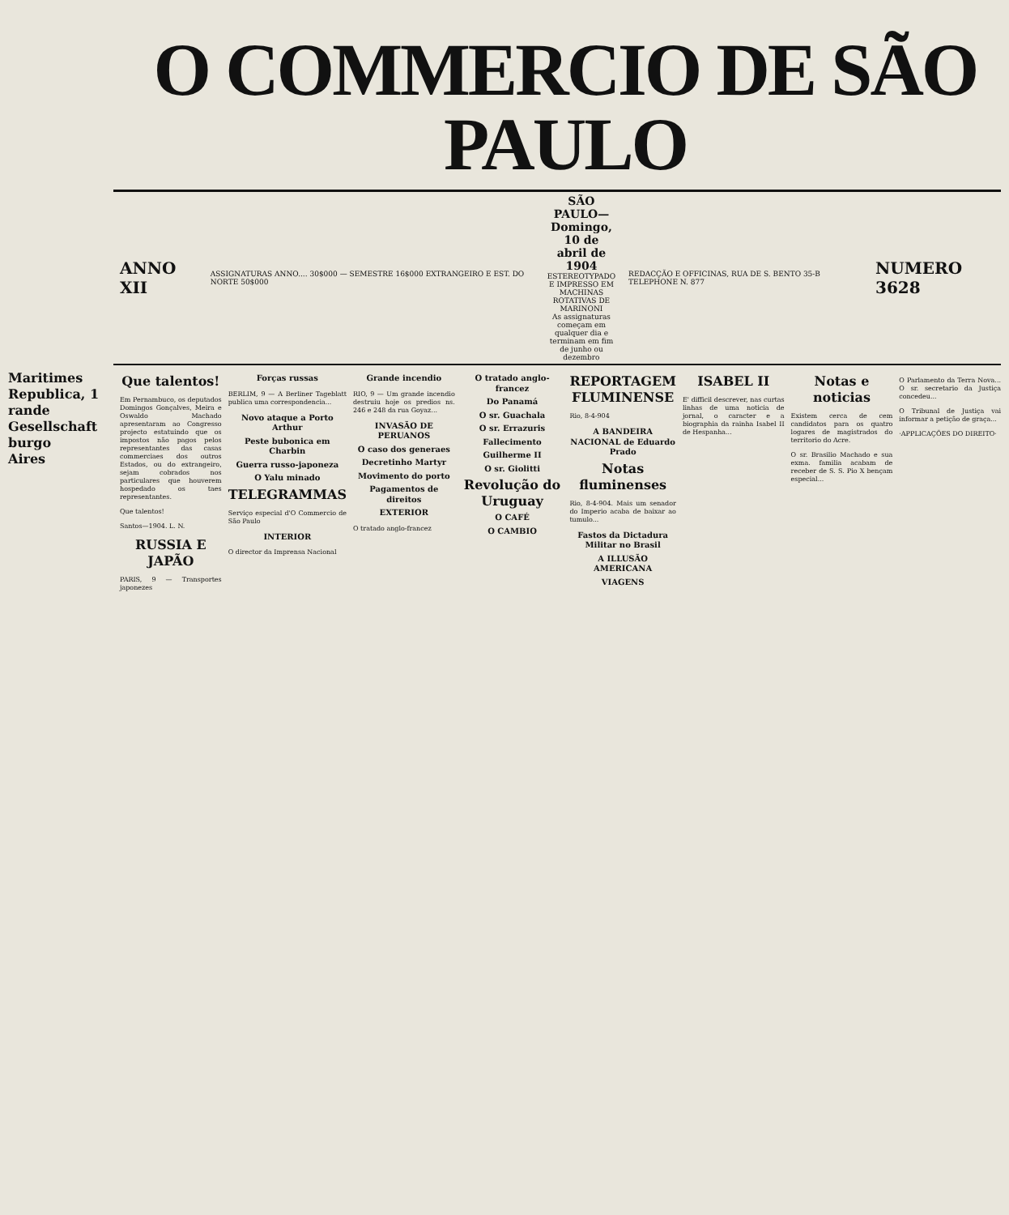O COMMERCIO DE SÃO PAULO
ANNO XII
ASSIGNATURAS ANNO.... 30$000 — SEMESTRE 16$000 EXTRANGEIRO E EST. DO NORTE 50$000
SÃO PAULO—Domingo, 10 de abril de 1904
ESTEREOTYPADO E IMPRESSO EM MACHINAS ROTATIVAS DE MARINONI
As assignaturas começam em qualquer dia e terminam em fim de junho ou dezembro
REDACÇÃO E OFFICINAS, RUA DE S. BENTO 35-B TELEPHONE N. 877
NUMERO 3628
Maritimes
Republica, 1
rande
Gesellschaft
burgo
Aires
Que talentos!
Em Pernambuco, os deputados Domingos Gonçalves, Meira e Oswaldo Machado apresentaram ao Congresso projecto estatuindo que os impostos não pagos pelos representantes das casas commerciaes dos outros Estados, ou do extrangeiro, sejam cobrados nos particulares que houverem hospedado os taes representantes.
Que talentos!
Santos—1904. L. N.
RUSSIA E JAPÃO
PARIS, 9 — Transportes japonezes
Forças russas
BERLIM, 9 — A Berliner Tageblatt publica uma correspondencia...
Novo ataque a Porto Arthur
Peste bubonica em Charbin
Guerra russo-japoneza
O Yalu minado
TELEGRAMMAS
Serviço especial d'O Commercio de São Paulo
INTERIOR
O director da Imprensa Nacional
Grande incendio
RIO, 9 — Um grande incendio destruiu hoje os predios ns. 246 e 248 da rua Goyaz...
INVASÃO DE PERUANOS
O caso dos generaes
Decretinho Martyr
Movimento do porto
Pagamentos de direitos
EXTERIOR
O tratado anglo-francez
O tratado anglo-francez
Do Panamá
O sr. Guachala
O sr. Errazuris
Fallecimento
Guilherme II
O sr. Giolitti
Revolução do Uruguay
O CAFÉ
O CAMBIO
REPORTAGEM FLUMINENSE
Rio, 8-4-904
A BANDEIRA NACIONAL de Eduardo Prado
Notas fluminenses
Rio, 8-4-904. Mais um senador do Imperio acaba de baixar ao tumulo...
Fastos da Dictadura Militar no Brasil
A ILLUSÃO AMERICANA
VIAGENS
ISABEL II
E' difficil descrever, nas curtas linhas de uma noticia de jornal, o caracter e a biographia da rainha Isabel II de Hespanha...
Notas e noticias
Existem cerca de cem candidatos para os quatro logares de magistrados do territorio do Acre.
O sr. Brasilio Machado e sua exma. familia acabam de receber de S. S. Pio X bençam especial...
O Parlamento da Terra Nova... O sr. secretario da Justiça concedeu...
O Tribunal de Justiça vai informar a petição de graça...
·APPLICAÇÕES DO DIREITO·